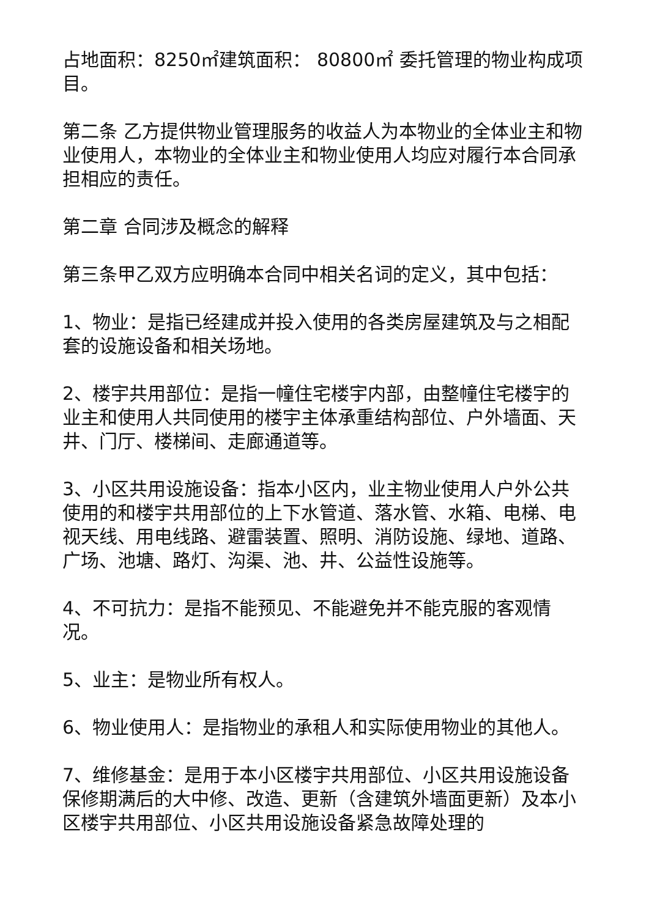占地面积：8250㎡建筑面积： 80800㎡ 委托管理的物业构成项目。
第二条 乙方提供物业管理服务的收益人为本物业的全体业主和物业使用人，本物业的全体业主和物业使用人均应对履行本合同承担相应的责任。
第二章 合同涉及概念的解释
第三条甲乙双方应明确本合同中相关名词的定义，其中包括：
1、物业：是指已经建成并投入使用的各类房屋建筑及与之相配套的设施设备和相关场地。
2、楼宇共用部位：是指一幢住宅楼宇内部，由整幢住宅楼宇的业主和使用人共同使用的楼宇主体承重结构部位、户外墙面、天井、门厅、楼梯间、走廊通道等。
3、小区共用设施设备：指本小区内，业主物业使用人户外公共使用的和楼宇共用部位的上下水管道、落水管、水箱、电梯、电视天线、用电线路、避雷装置、照明、消防设施、绿地、道路、广场、池塘、路灯、沟渠、池、井、公益性设施等。
4、不可抗力：是指不能预见、不能避免并不能克服的客观情况。
5、业主：是物业所有权人。
6、物业使用人：是指物业的承租人和实际使用物业的其他人。
7、维修基金：是用于本小区楼宇共用部位、小区共用设施设备保修期满后的大中修、改造、更新（含建筑外墙面更新）及本小区楼宇共用部位、小区共用设施设备紧急故障处理的